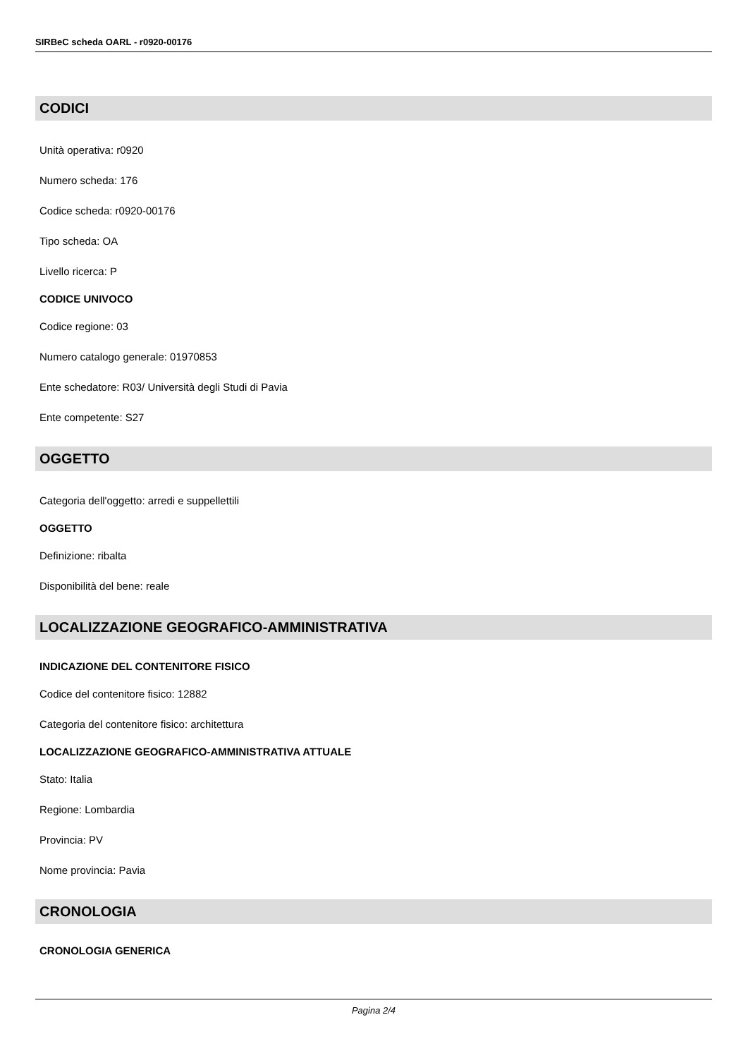SIRBeC scheda OARL - r0920-00176
CODICI
Unità operativa: r0920
Numero scheda: 176
Codice scheda: r0920-00176
Tipo scheda: OA
Livello ricerca: P
CODICE UNIVOCO
Codice regione: 03
Numero catalogo generale: 01970853
Ente schedatore: R03/ Università degli Studi di Pavia
Ente competente: S27
OGGETTO
Categoria dell'oggetto: arredi e suppellettili
OGGETTO
Definizione: ribalta
Disponibilità del bene: reale
LOCALIZZAZIONE GEOGRAFICO-AMMINISTRATIVA
INDICAZIONE DEL CONTENITORE FISICO
Codice del contenitore fisico: 12882
Categoria del contenitore fisico: architettura
LOCALIZZAZIONE GEOGRAFICO-AMMINISTRATIVA ATTUALE
Stato: Italia
Regione: Lombardia
Provincia: PV
Nome provincia: Pavia
CRONOLOGIA
CRONOLOGIA GENERICA
Pagina 2/4